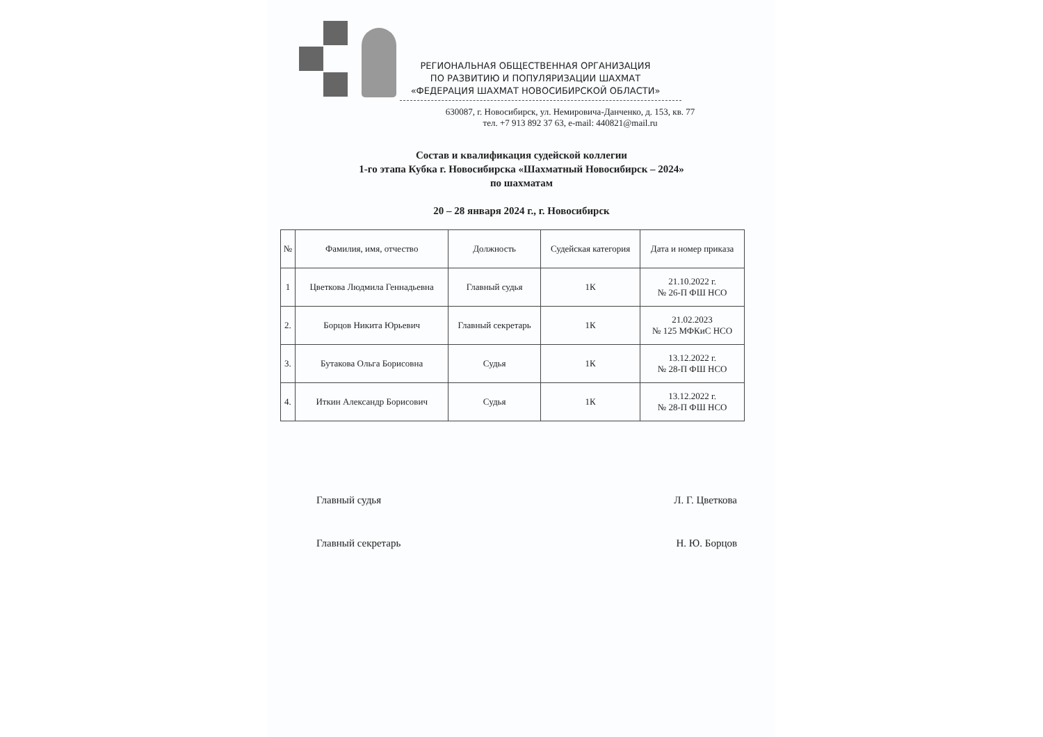РЕГИОНАЛЬНАЯ ОБЩЕСТВЕННАЯ ОРГАНИЗАЦИЯ
ПО РАЗВИТИЮ И ПОПУЛЯРИЗАЦИИ ШАХМАТ
«ФЕДЕРАЦИЯ ШАХМАТ НОВОСИБИРСКОЙ ОБЛАСТИ»
630087, г. Новосибирск, ул. Немировича-Данченко, д. 153, кв. 77
тел. +7 913 892 37 63, e-mail: 440821@mail.ru
Состав и квалификация судейской коллегии
1-го этапа Кубка г. Новосибирска «Шахматный Новосибирск – 2024»
по шахматам
20 – 28 января 2024 г., г. Новосибирск
| № | Фамилия, имя, отчество | Должность | Судейская категория | Дата и номер приказа |
| --- | --- | --- | --- | --- |
| 1 | Цветкова Людмила Геннадьевна | Главный судья | 1К | 21.10.2022 г. № 26-П ФШ НСО |
| 2. | Борцов Никита Юрьевич | Главный секретарь | 1К | 21.02.2023 № 125 МФКиС НСО |
| 3. | Бутакова Ольга Борисовна | Судья | 1К | 13.12.2022 г. № 28-П ФШ НСО |
| 4. | Иткин Александр Борисович | Судья | 1К | 13.12.2022 г. № 28-П ФШ НСО |
Главный судья Л. Г. Цветкова
Главный секретарь Н. Ю. Борцов